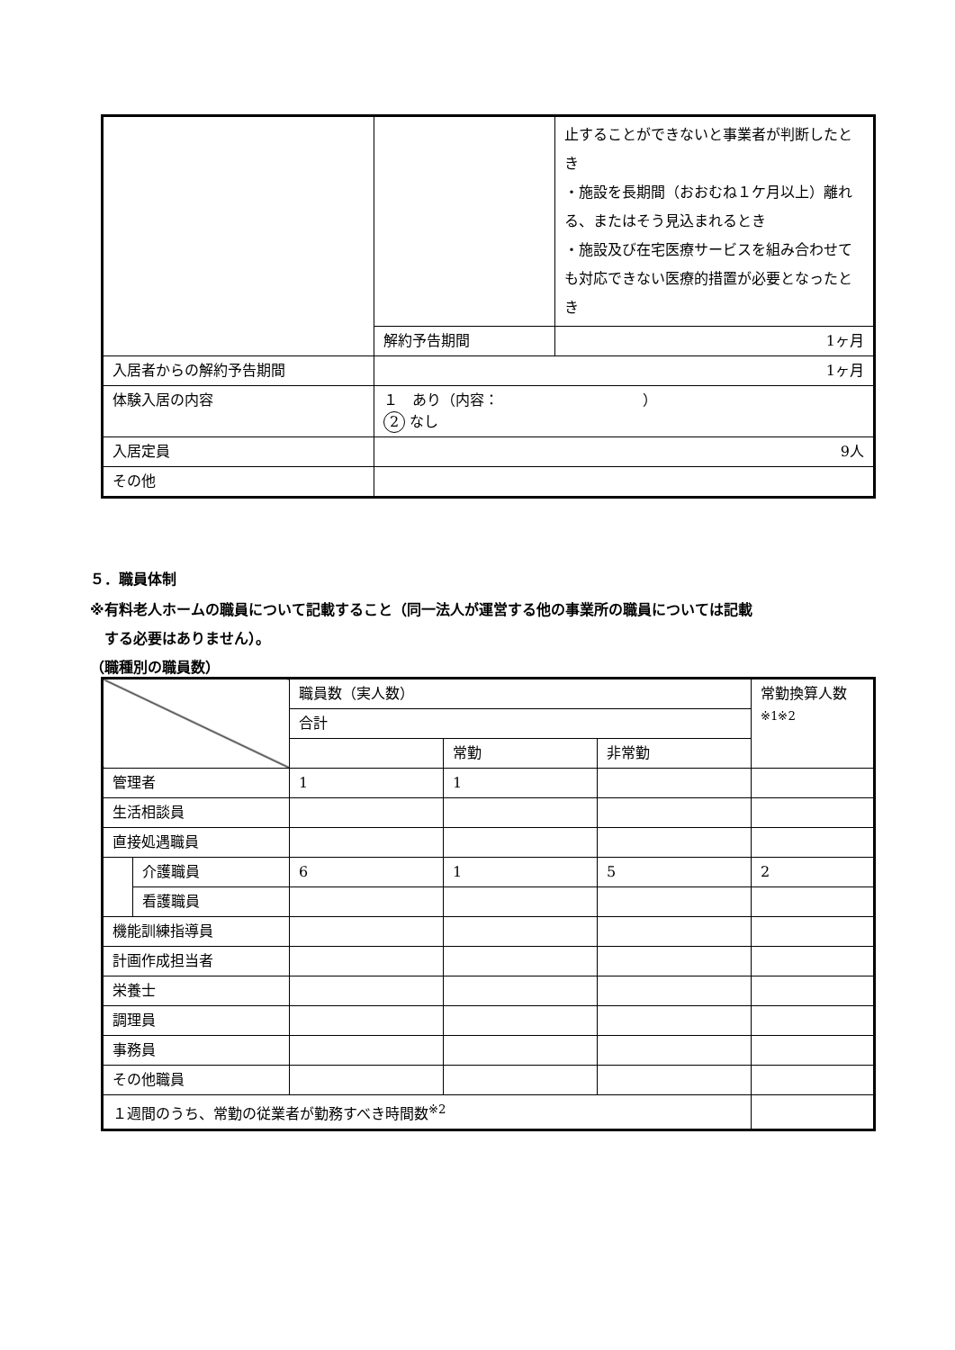| | | 止することができないと事業者が判断したとき ・施設を長期間（おおむね１ケ月以上）離れる、またはそう見込まれるとき ・施設及び在宅医療サービスを組み合わせても対応できない医療的措置が必要となったとき |
| | 解約予告期間 | 1ヶ月 |
| 入居者からの解約予告期間 | 1ヶ月 | |
| 体験入居の内容 | １ あり（内容： ） 2 なし | |
| 入居定員 | 9人 | |
| その他 | | |
５．職員体制
※有料老人ホームの職員について記載すること（同一法人が運営する他の事業所の職員については記載
　する必要はありません）。
（職種別の職員数）
| | | 職員数（実人数） | | | 常勤換算人数 ※1※2 |
| | | 合計 | | | |
| | | | 常勤 | 非常勤 | |
| 管理者 | | 1 | 1 | | |
| 生活相談員 | | | | | |
| 直接処遇職員 | | | | | |
| | 介護職員 | 6 | 1 | 5 | 2 |
| | 看護職員 | | | | |
| 機能訓練指導員 | | | | | |
| 計画作成担当者 | | | | | |
| 栄養士 | | | | | |
| 調理員 | | | | | |
| 事務員 | | | | | |
| その他職員 | | | | | |
| １週間のうち、常勤の従業者が勤務すべき時間数<sup>※2</sup> | | | | | |